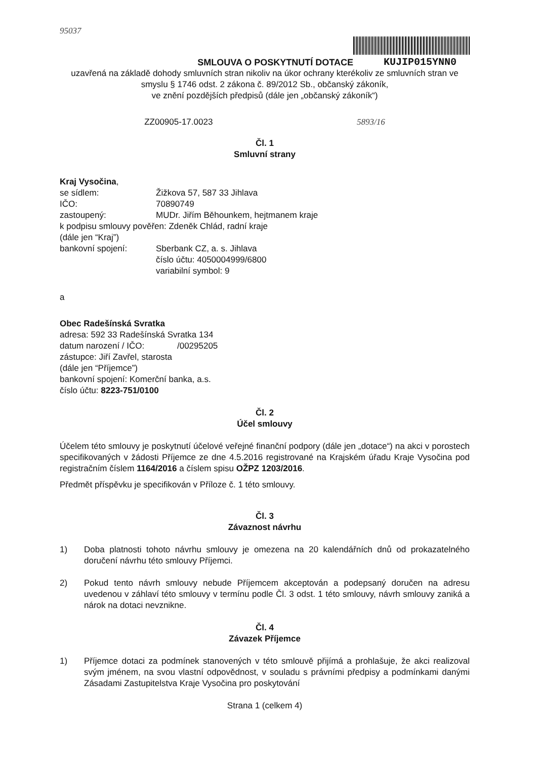95037
SMLOUVA O POSKYTNUTÍ DOTACE KUJIP015YNN0
uzavřená na základě dohody smluvních stran nikoliv na úkor ochrany kterékoliv ze smluvních stran ve smyslu § 1746 odst. 2 zákona č. 89/2012 Sb., občanský zákoník,
ve znění pozdějších předpisů (dále jen „občanský zákoník“)
ZZ00905-17.0023 5893/16
Čl. 1
Smluvní strany
Kraj Vysočina,
se sídlem: Žižkova 57, 587 33 Jihlava
IČO: 70890749
zastoupený: MUDr. Jiřím Běhounkem, hejtmanem kraje
k podpisu smlouvy pověřen: Zdeněk Chlád, radní kraje
(dále jen “Kraj”)
bankovní spojení: Sberbank CZ, a. s. Jihlava
číslo účtu: 4050004999/6800
variabilní symbol: 9
a
Obec Radešínská Svratka
adresa: 592 33 Radešínská Svratka 134
datum narození / IČO: /00295205
zástupce: Jiří Zavřel, starosta
(dále jen “Příjemce”)
bankovní spojení: Komerční banka, a.s.
číslo účtu: 8223-751/0100
Čl. 2
Účel smlouvy
Účelem této smlouvy je poskytnutí účelové veřejné finanční podpory (dále jen „dotace“) na akci v porostech specifikovaných v žádosti Příjemce ze dne 4.5.2016 registrované na Krajském úřadu Kraje Vysočina pod registračním číslem 1164/2016 a číslem spisu OŽPZ 1203/2016.
Předmět příspěvku je specifikován v Příloze č. 1 této smlouvy.
Čl. 3
Závaznost návrhu
1) Doba platnosti tohoto návrhu smlouvy je omezena na 20 kalendářních dnů od prokazatelného doručení návrhu této smlouvy Příjemci.
2) Pokud tento návrh smlouvy nebude Příjemcem akceptován a podepsaný doručen na adresu uvedenou v záhlaví této smlouvy v termínu podle Čl. 3 odst. 1 této smlouvy, návrh smlouvy zaniká a nárok na dotaci nevznikne.
Čl. 4
Závazek Příjemce
1) Příjemce dotaci za podmínek stanovených v této smlouvě přijímá a prohlašuje, že akci realizoval svým jménem, na svou vlastní odpovědnost, v souladu s právními předpisy a podmínkami danými Zásadami Zastupitelstva Kraje Vysočina pro poskytování
Strana 1 (celkem 4)